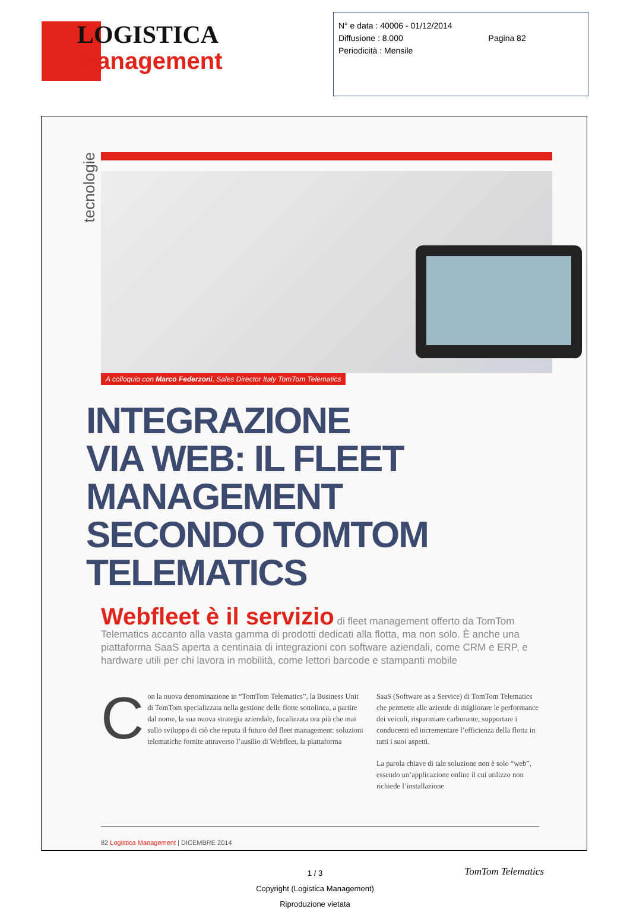LOGISTICA
Management
N° e data : 40006 - 01/12/2014
Diffusione : 8.000 Pagina 82
Periodicità : Mensile
tecnologie
A colloquio con Marco Federzoni, Sales Director Italy TomTom Telematics
INTEGRAZIONE
VIA WEB: IL FLEET
MANAGEMENT
SECONDO TOMTOM
TELEMATICS
Webfleet è il servizio di fleet management offerto da TomTom Telematics accanto alla vasta gamma di prodotti dedicati alla flotta, ma non solo. È anche una piattaforma SaaS aperta a centinaia di integrazioni con software aziendali, come CRM e ERP, e hardware utili per chi lavora in mobilità, come lettori barcode e stampanti mobile
Con la nuova denominazione in “TomTom Telematics”, la Business Unit di TomTom specializzata nella gestione delle flotte sottolinea, a partire dal nome, la sua nuova strategia aziendale, focalizzata ora più che mai sullo sviluppo di ciò che reputa il futuro del fleet management: soluzioni telematiche fornite attraverso l’ausilio di Webfleet, la piattaforma
SaaS (Software as a Service) di TomTom Telematics che permette alle aziende di migliorare le performance dei veicoli, risparmiare carburante, supportare i conducenti ed incrementare l’efficienza della flotta in tutti i suoi aspetti.
La parola chiave di tale soluzione non è solo “web”, essendo un’applicazione online il cui utilizzo non richiede l’installazione
82 Logistica Management | DICEMBRE 2014
1 / 3
Copyright (Logistica Management)
Riproduzione vietata
TomTom Telematics